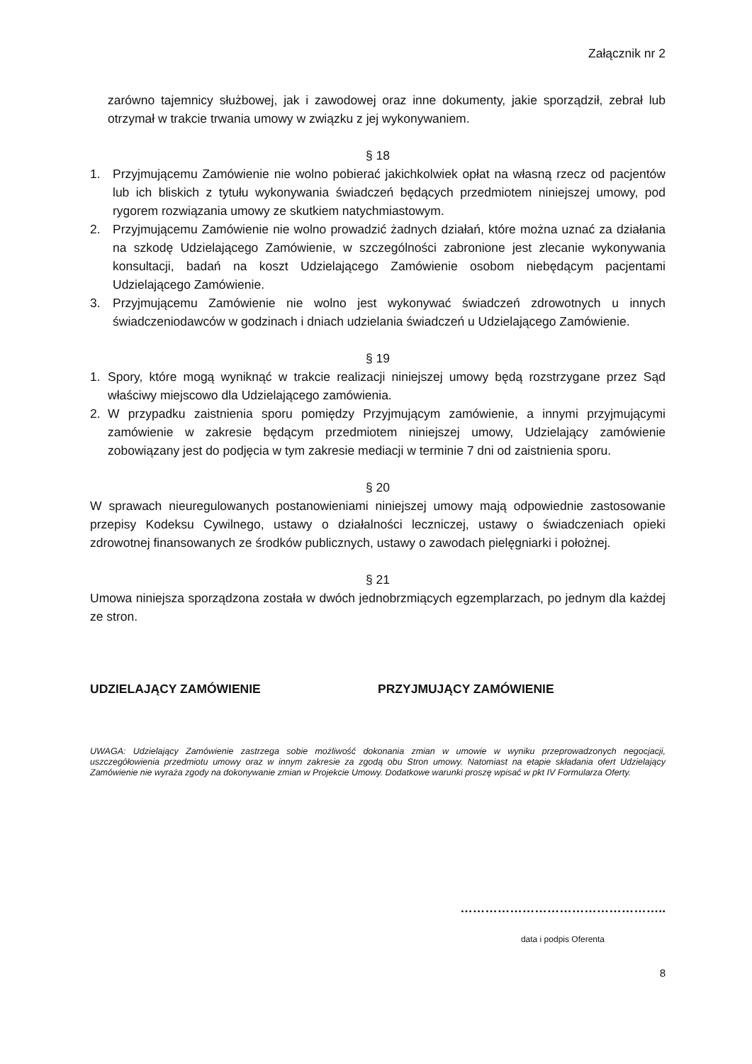Załącznik nr 2
zarówno tajemnicy służbowej, jak i zawodowej oraz inne dokumenty, jakie sporządził, zebrał lub otrzymał w trakcie trwania umowy w związku z jej wykonywaniem.
§ 18
1. Przyjmującemu Zamówienie nie wolno pobierać jakichkolwiek opłat na własną rzecz od pacjentów lub ich bliskich z tytułu wykonywania świadczeń będących przedmiotem niniejszej umowy, pod rygorem rozwiązania umowy ze skutkiem natychmiastowym.
2. Przyjmującemu Zamówienie nie wolno prowadzić żadnych działań, które można uznać za działania na szkodę Udzielającego Zamówienie, w szczególności zabronione jest zlecanie wykonywania konsultacji, badań na koszt Udzielającego Zamówienie osobom niebędącym pacjentami Udzielającego Zamówienie.
3. Przyjmującemu Zamówienie nie wolno jest wykonywać świadczeń zdrowotnych u innych świadczeniodawców w godzinach i dniach udzielania świadczeń u Udzielającego Zamówienie.
§ 19
1. Spory, które mogą wyniknąć w trakcie realizacji niniejszej umowy będą rozstrzygane przez Sąd właściwy miejscowo dla Udzielającego zamówienia.
2. W przypadku zaistnienia sporu pomiędzy Przyjmującym zamówienie, a innymi przyjmującymi zamówienie w zakresie będącym przedmiotem niniejszej umowy, Udzielający zamówienie zobowiązany jest do podjęcia w tym zakresie mediacji w terminie 7 dni od zaistnienia sporu.
§ 20
W sprawach nieuregulowanych postanowieniami niniejszej umowy mają odpowiednie zastosowanie przepisy Kodeksu Cywilnego, ustawy o działalności leczniczej, ustawy o świadczeniach opieki zdrowotnej finansowanych ze środków publicznych, ustawy o zawodach pielęgniarki i położnej.
§ 21
Umowa niniejsza sporządzona została w dwóch jednobrzmiących egzemplarzach, po jednym dla każdej ze stron.
UDZIELAJĄCY ZAMÓWIENIE PRZYJMUJĄCY ZAMÓWIENIE
UWAGA: Udzielający Zamówienie zastrzega sobie możliwość dokonania zmian w umowie w wyniku przeprowadzonych negocjacji, uszczegółowienia przedmiotu umowy oraz w innym zakresie za zgodą obu Stron umowy. Natomiast na etapie składania ofert Udzielający Zamówienie nie wyraża zgody na dokonywanie zmian w Projekcie Umowy. Dodatkowe warunki proszę wpisać w pkt IV Formularza Oferty.
…………………………………………..
data i podpis Oferenta
8